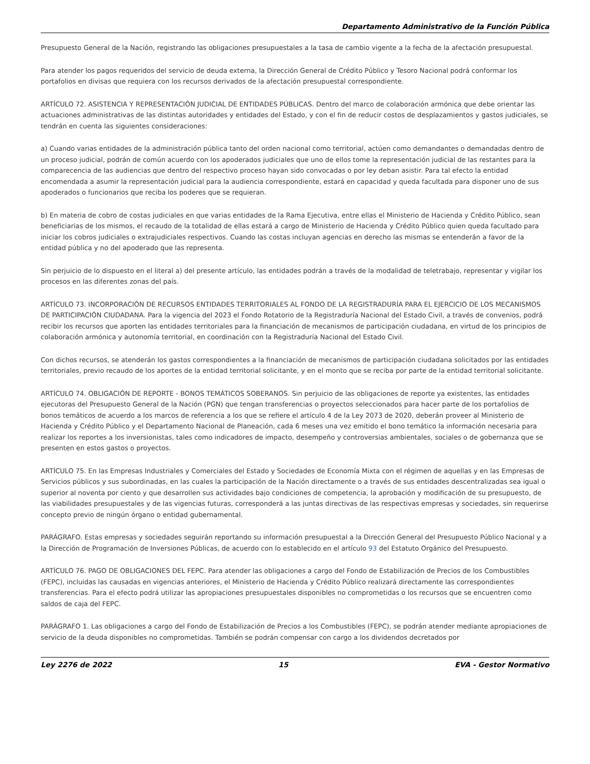Departamento Administrativo de la Función Pública
Presupuesto General de la Nación, registrando las obligaciones presupuestales a la tasa de cambio vigente a la fecha de la afectación presupuestal.
Para atender los pagos requeridos del servicio de deuda externa, la Dirección General de Crédito Público y Tesoro Nacional podrá conformar los portafolios en divisas que requiera con los recursos derivados de la afectación presupuestal correspondiente.
ARTÍCULO 72. ASISTENCIA Y REPRESENTACIÓN JUDICIAL DE ENTIDADES PÚBLICAS. Dentro del marco de colaboración armónica que debe orientar las actuaciones administrativas de las distintas autoridades y entidades del Estado, y con el fin de reducir costos de desplazamientos y gastos judiciales, se tendrán en cuenta las siguientes consideraciones:
a) Cuando varias entidades de la administración pública tanto del orden nacional como territorial, actúen como demandantes o demandadas dentro de un proceso judicial, podrán de común acuerdo con los apoderados judiciales que uno de ellos tome la representación judicial de las restantes para la comparecencia de las audiencias que dentro del respectivo proceso hayan sido convocadas o por ley deban asistir. Para tal efecto la entidad encomendada a asumir la representación judicial para la audiencia correspondiente, estará en capacidad y queda facultada para disponer uno de sus apoderados o funcionarios que reciba los poderes que se requieran.
b) En materia de cobro de costas judiciales en que varias entidades de la Rama Ejecutiva, entre ellas el Ministerio de Hacienda y Crédito Público, sean beneficiarias de los mismos, el recaudo de la totalidad de ellas estará a cargo de Ministerio de Hacienda y Crédito Público quien queda facultado para iniciar los cobros judiciales o extrajudiciales respectivos. Cuando las costas incluyan agencias en derecho las mismas se entenderán a favor de la entidad pública y no del apoderado que las representa.
Sin perjuicio de lo dispuesto en el literal a) del presente artículo, las entidades podrán a través de la modalidad de teletrabajo, representar y vigilar los procesos en las diferentes zonas del país.
ARTÍCULO 73. INCORPORACIÓN DE RECURSOS ENTIDADES TERRITORIALES AL FONDO DE LA REGISTRADURÍA PARA EL EJERCICIO DE LOS MECANISMOS DE PARTICIPACIÓN CIUDADANA. Para la vigencia del 2023 el Fondo Rotatorio de la Registraduría Nacional del Estado Civil, a través de convenios, podrá recibir los recursos que aporten las entidades territoriales para la financiación de mecanismos de participación ciudadana, en virtud de los principios de colaboración armónica y autonomía territorial, en coordinación con la Registraduría Nacional del Estado Civil.
Con dichos recursos, se atenderán los gastos correspondientes a la financiación de mecanismos de participación ciudadana solicitados por las entidades territoriales, previo recaudo de los aportes de la entidad territorial solicitante, y en el monto que se reciba por parte de la entidad territorial solicitante.
ARTÍCULO 74. OBLIGACIÓN DE REPORTE - BONOS TEMÁTICOS SOBERANOS. Sin perjuicio de las obligaciones de reporte ya existentes, las entidades ejecutoras del Presupuesto General de la Nación (PGN) que tengan transferencias o proyectos seleccionados para hacer parte de los portafolios de bonos temáticos de acuerdo a los marcos de referencia a los que se refiere el artículo 4 de la Ley 2073 de 2020, deberán proveer al Ministerio de Hacienda y Crédito Público y el Departamento Nacional de Planeación, cada 6 meses una vez emitido el bono temático la información necesaria para realizar los reportes a los inversionistas, tales como indicadores de impacto, desempeño y controversias ambientales, sociales o de gobernanza que se presenten en estos gastos o proyectos.
ARTÍCULO 75. En las Empresas Industriales y Comerciales del Estado y Sociedades de Economía Mixta con el régimen de aquellas y en las Empresas de Servicios públicos y sus subordinadas, en las cuales la participación de la Nación directamente o a través de sus entidades descentralizadas sea igual o superior al noventa por ciento y que desarrollen sus actividades bajo condiciones de competencia, la aprobación y modificación de su presupuesto, de las viabilidades presupuestales y de las vigencias futuras, corresponderá a las juntas directivas de las respectivas empresas y sociedades, sin requerirse concepto previo de ningún órgano o entidad gubernamental.
PARÁGRAFO. Estas empresas y sociedades seguirán reportando su información presupuestal a la Dirección General del Presupuesto Público Nacional y a la Dirección de Programación de Inversiones Públicas, de acuerdo con lo establecido en el artículo 93 del Estatuto Orgánico del Presupuesto.
ARTÍCULO 76. PAGO DE OBLIGACIONES DEL FEPC. Para atender las obligaciones a cargo del Fondo de Estabilización de Precios de los Combustibles (FEPC), incluidas las causadas en vigencias anteriores, el Ministerio de Hacienda y Crédito Público realizará directamente las correspondientes transferencias. Para el efecto podrá utilizar las apropiaciones presupuestales disponibles no comprometidas o los recursos que se encuentren como saldos de caja del FEPC.
PARÁGRAFO 1. Las obligaciones a cargo del Fondo de Estabilización de Precios a los Combustibles (FEPC), se podrán atender mediante apropiaciones de servicio de la deuda disponibles no comprometidas. También se podrán compensar con cargo a los dividendos decretados por
Ley 2276 de 2022 15 EVA - Gestor Normativo